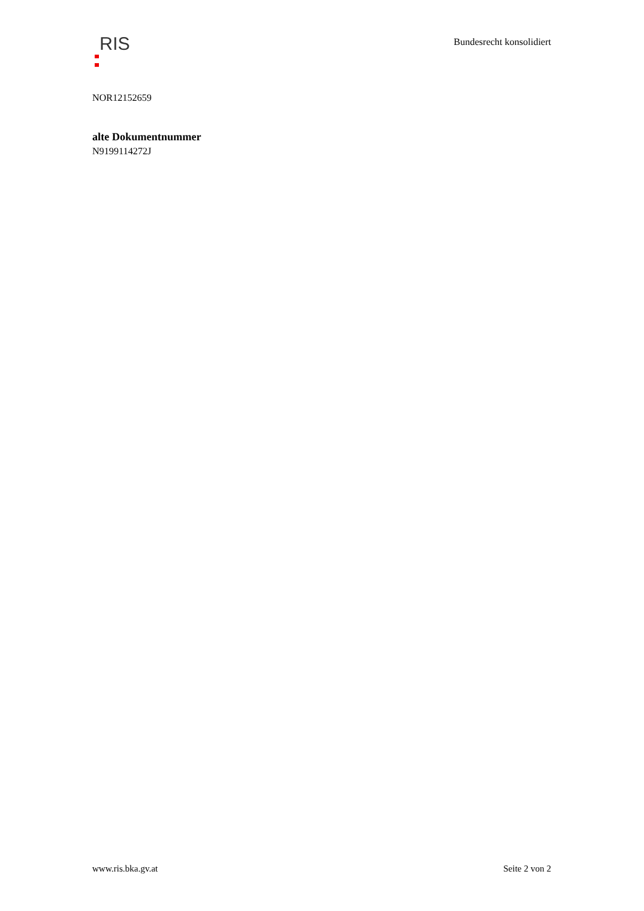RIS
Bundesrecht konsolidiert
NOR12152659
alte Dokumentnummer
N9199114272J
www.ris.bka.gv.at Seite 2 von 2